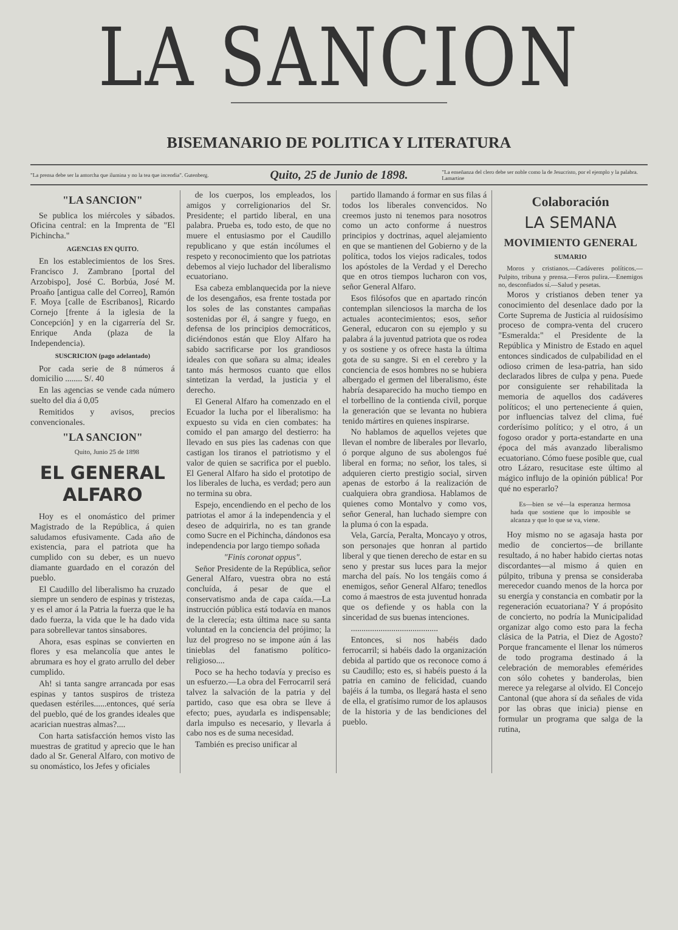LA SANCION
BISEMANARIO DE POLITICA Y LITERATURA
"La prensa debe ser la antorcha que ilumina y no la tea que incendia". Gutenberg.
Quito, 25 de Junio de 1898.
"La enseñanza del clero debe ser noble como la de Jesucristo, por el ejemplo y la palabra. Lamartine
"LA SANCION"
Se publica los miércoles y sábados. Oficina central: en la Imprenta de "El Pichincha."
AGENCIAS EN QUITO.
En los establecimientos de los Sres. Francisco J. Zambrano [portal del Arzobispo], José C. Borbúa, José M. Proaño [antigua calle del Correo], Ramón F. Moya [calle de Escribanos], Ricardo Cornejo [frente á la iglesia de la Concepción] y en la cigarrería del Sr. Enrique Anda (plaza de la Independencia).
SUSCRICION (pago adelantado)
Por cada serie de 8 números á domicilio ........ S/. 40
En las agencias se vende cada número suelto del dia á 0,05
Remitidos y avisos, precios convencionales.
"LA SANCION"
Quito, Junio 25 de 1898
EL GENERAL ALFARO
Hoy es el onomástico del primer Magistrado de la República, á quien saludamos efusivamente. Cada año de existencia, para el patriota que ha cumplido con su deber, es un nuevo diamante guardado en el corazón del pueblo.
El Caudillo del liberalismo ha cruzado siempre un sendero de espinas y tristezas, y es el amor á la Patria la fuerza que le ha dado fuerza, la vida que le ha dado vida para sobrellevar tantos sinsabores.
Ahora, esas espinas se convierten en flores y esa melancolía que antes le abrumara es hoy el grato arrullo del deber cumplido.
Ah! si tanta sangre arrancada por esas espinas y tantos suspiros de tristeza quedasen estériles......entonces, qué sería del pueblo, qué de los grandes ideales que acarician nuestras almas?....
Con harta satisfacción hemos visto las muestras de gratitud y aprecio que le han dado al Sr. General Alfaro, con motivo de su onomástico, los Jefes y oficiales
de los cuerpos, los empleados, los amigos y correligionarios del Sr. Presidente; el partido liberal, en una palabra. Prueba es, todo esto, de que no muere el entusiasmo por el Caudillo republicano y que están incólumes el respeto y reconocimiento que los patriotas debemos al viejo luchador del liberalismo ecuatoriano.
Esa cabeza emblanquecida por la nieve de los desengaños, esa frente tostada por los soles de las constantes campañas sostenidas por él, á sangre y fuego, en defensa de los principios democráticos, diciéndonos están que Eloy Alfaro ha sabido sacrificarse por los grandiosos ideales con que soñara su alma; ideales tanto más hermosos cuanto que ellos sintetizan la verdad, la justicia y el derecho.
El General Alfaro ha comenzado en el Ecuador la lucha por el liberalismo: ha expuesto su vida en cien combates: ha comido el pan amargo del destierro: ha llevado en sus pies las cadenas con que castigan los tiranos el patriotismo y el valor de quien se sacrifica por el pueblo. El General Alfaro ha sido el prototipo de los liberales de lucha, es verdad; pero aun no termina su obra.
Espejo, encendiendo en el pecho de los patriotas el amor á la independencia y el deseo de adquirirla, no es tan grande como Sucre en el Pichincha, dándonos esa independencia por largo tiempo soñada
"Finis coronat oppus".
Señor Presidente de la República, señor General Alfaro, vuestra obra no está concluída, á pesar de que el conservatismo anda de capa caída.—La instrucción pública está todavía en manos de la clerecía; esta última nace su santa voluntad en la conciencia del prójimo; la luz del progreso no se impone aún á las tinieblas del fanatismo político-religioso....
Poco se ha hecho todavía y preciso es un esfuerzo.—La obra del Ferrocarril será talvez la salvación de la patria y del partido, caso que esa obra se lleve á efecto; pues, ayudarla es indispensable; darla impulso es necesario, y llevarla á cabo nos es de suma necesidad.
También es preciso unificar al
partido llamando á formar en sus filas á todos los liberales convencidos. No creemos justo ni tenemos para nosotros como un acto conforme á nuestros principios y doctrinas, aquel alejamiento en que se mantienen del Gobierno y de la política, todos los viejos radicales, todos los apóstoles de la Verdad y el Derecho que en otros tiempos lucharon con vos, señor General Alfaro.
Esos filósofos que en apartado rincón contemplan silenciosos la marcha de los actuales acontecimientos; esos, señor General, educaron con su ejemplo y su palabra á la juventud patriota que os rodea y os sostiene y os ofrece hasta la última gota de su sangre. Si en el cerebro y la conciencia de esos hombres no se hubiera albergado el germen del liberalismo, éste habría desaparecido ha mucho tiempo en el torbellino de la contienda civil, porque la generación que se levanta no hubiera tenido mártires en quienes inspirarse.
No hablamos de aquellos vejetes que llevan el nombre de liberales por llevarlo, ó porque alguno de sus abolengos fué liberal en forma; no señor, los tales, si adquieren cierto prestigio social, sirven apenas de estorbo á la realización de cualquiera obra grandiosa. Hablamos de quienes como Montalvo y como vos, señor General, han luchado siempre con la pluma ó con la espada.
Vela, García, Peralta, Moncayo y otros, son personajes que honran al partido liberal y que tienen derecho de estar en su seno y prestar sus luces para la mejor marcha del país. No los tengáis como á enemigos, señor General Alfaro; tenedlos como á maestros de esta juventud honrada que os defiende y os habla con la sinceridad de sus buenas intenciones.
.........................................
Entonces, si nos habéis dado ferrocarril; si habéis dado la organización debida al partido que os reconoce como á su Caudillo; esto es, si habéis puesto á la patria en camino de felicidad, cuando bajéis á la tumba, os llegará hasta el seno de ella, el gratísimo rumor de los aplausos de la historia y de las bendiciones del pueblo.
Colaboración
LA SEMANA
MOVIMIENTO GENERAL
SUMARIO
Moros y cristianos.—Cadáveres políticos.—Pulpito, tribuna y prensa.—Feros pulira.—Enemigos no, desconfiados sí.—Salud y pesetas.
Moros y cristianos deben tener ya conocimiento del desenlace dado por la Corte Suprema de Justicia al ruidosísimo proceso de compra-venta del crucero "Esmeralda:" el Presidente de la República y Ministro de Estado en aquel entonces sindicados de culpabilidad en el odioso crimen de lesa-patria, han sido declarados libres de culpa y pena. Puede por consiguiente ser rehabilitada la memoria de aquellos dos cadáveres políticos; el uno perteneciente á quien, por influencias talvez del clima, fué corderísimo político; y el otro, á un fogoso orador y porta-estandarte en una época del más avanzado liberalismo ecuatoriano. Cómo fuese posible que, cual otro Lázaro, resucitase este último al mágico influjo de la opinión pública! Por qué no esperarlo?
Es—bien se vé—la esperanza hermosa hada que sostiene que lo imposible se alcanza y que lo que se va, viene.
Hoy mismo no se agasaja hasta por medio de conciertos—de brillante resultado, á no haber habido ciertas notas discordantes—al mismo á quien en púlpito, tribuna y prensa se consideraba merecedor cuando menos de la horca por su energía y constancia en combatir por la regeneración ecuatoriana? Y á propósito de concierto, no podría la Municipalidad organizar algo como esto para la fecha clásica de la Patria, el Diez de Agosto? Porque francamente el llenar los números de todo programa destinado á la celebración de memorables efemérides con sólo cohetes y banderolas, bien merece ya relegarse al olvido. El Concejo Cantonal (que ahora sí da señales de vida por las obras que inicia) piense en formular un programa que salga de la rutina,